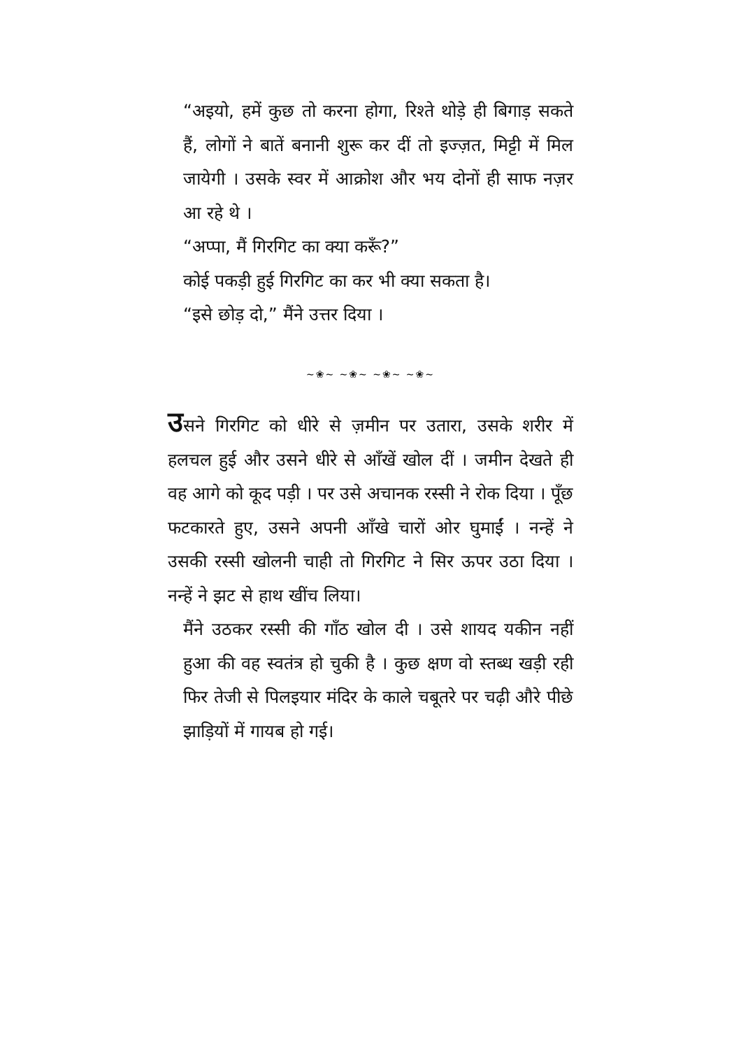“अइयो, हमें कुछ तो करना होगा, रिश्ते थोड़े ही बिगाड़ सकते हैं, लोगों ने बातें बनानी शुरू कर दीं तो इज्ज़त, मिट्टी में मिल जायेगी । उसके स्वर में आक्रोश और भय दोनों ही साफ नज़र आ रहे थे ।
“अप्पा, मैं गिरगिट का क्या करूँ?”
कोई पकड़ी हुई गिरगिट का कर भी क्या सकता है।
“इसे छोड़ दो,” मैंने उत्तर दिया ।
~❀~ ~❀~ ~❀~ ~❀~
उसने गिरगिट को धीरे से ज़मीन पर उतारा, उसके शरीर में हलचल हुई और उसने धीरे से आँखें खोल दीं । जमीन देखते ही वह आगे को कूद पड़ी । पर उसे अचानक रस्सी ने रोक दिया । पूँछ फटकारते हुए, उसने अपनी आँखे चारों ओर घुमाईं । नन्हें ने उसकी रस्सी खोलनी चाही तो गिरगिट ने सिर ऊपर उठा दिया । नन्हें ने झट से हाथ खींच लिया।
मैंने उठकर रस्सी की गाँठ खोल दी । उसे शायद यकीन नहीं हुआ की वह स्वतंत्र हो चुकी है । कुछ क्षण वो स्तब्ध खड़ी रही फिर तेजी से पिलइयार मंदिर के काले चबूतरे पर चढ़ी औरे पीछे झाड़ियों में गायब हो गई।